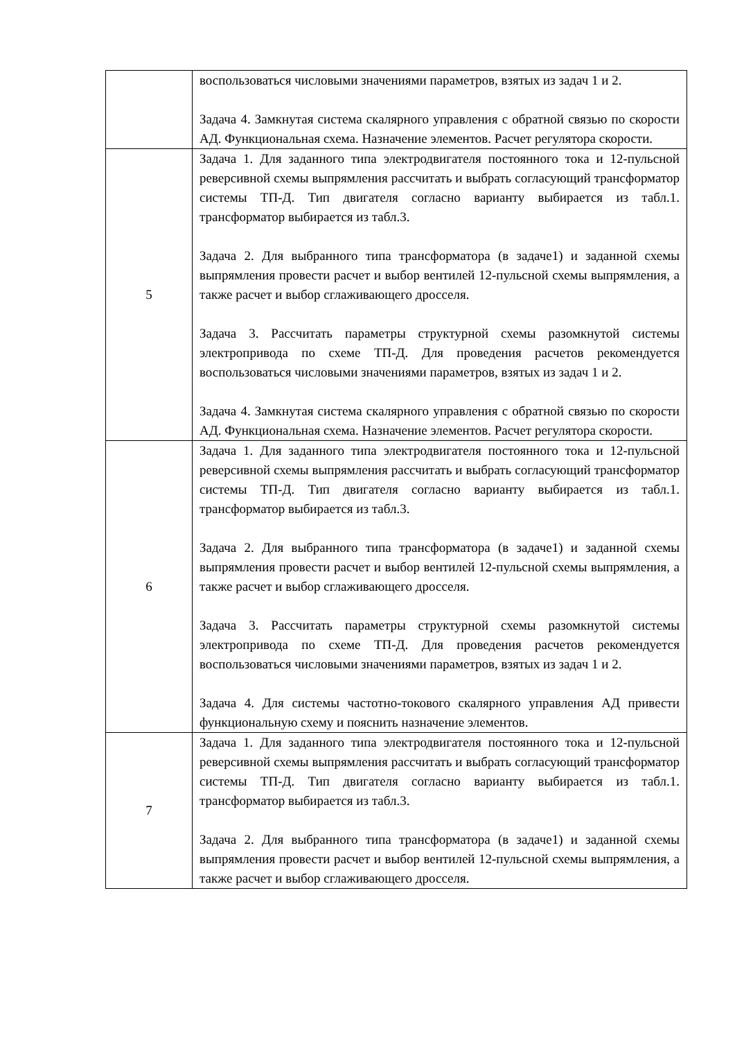| | воспользоваться числовыми значениями параметров, взятых из задач 1 и 2. Задача 4. Замкнутая система скалярного управления с обратной связью по скорости АД. Функциональная схема. Назначение элементов. Расчет регулятора скорости. |
| 5 | Задача 1. Для заданного типа электродвигателя постоянного тока и 12-пульсной реверсивной схемы выпрямления рассчитать и выбрать согласующий трансформатор системы ТП-Д. Тип двигателя согласно варианту выбирается из табл.1. трансформатор выбирается из табл.3. Задача 2. Для выбранного типа трансформатора (в задаче1) и заданной схемы выпрямления провести расчет и выбор вентилей 12-пульсной схемы выпрямления, а также расчет и выбор сглаживающего дросселя. Задача 3. Рассчитать параметры структурной схемы разомкнутой системы электропривода по схеме ТП-Д. Для проведения расчетов рекомендуется воспользоваться числовыми значениями параметров, взятых из задач 1 и 2. Задача 4. Замкнутая система скалярного управления с обратной связью по скорости АД. Функциональная схема. Назначение элементов. Расчет регулятора скорости. |
| 6 | Задача 1. Для заданного типа электродвигателя постоянного тока и 12-пульсной реверсивной схемы выпрямления рассчитать и выбрать согласующий трансформатор системы ТП-Д. Тип двигателя согласно варианту выбирается из табл.1. трансформатор выбирается из табл.3. Задача 2. Для выбранного типа трансформатора (в задаче1) и заданной схемы выпрямления провести расчет и выбор вентилей 12-пульсной схемы выпрямления, а также расчет и выбор сглаживающего дросселя. Задача 3. Рассчитать параметры структурной схемы разомкнутой системы электропривода по схеме ТП-Д. Для проведения расчетов рекомендуется воспользоваться числовыми значениями параметров, взятых из задач 1 и 2. Задача 4. Для системы частотно-токового скалярного управления АД привести функциональную схему и пояснить назначение элементов. |
| 7 | Задача 1. Для заданного типа электродвигателя постоянного тока и 12-пульсной реверсивной схемы выпрямления рассчитать и выбрать согласующий трансформатор системы ТП-Д. Тип двигателя согласно варианту выбирается из табл.1. трансформатор выбирается из табл.3. Задача 2. Для выбранного типа трансформатора (в задаче1) и заданной схемы выпрямления провести расчет и выбор вентилей 12-пульсной схемы выпрямления, а также расчет и выбор сглаживающего дросселя. |